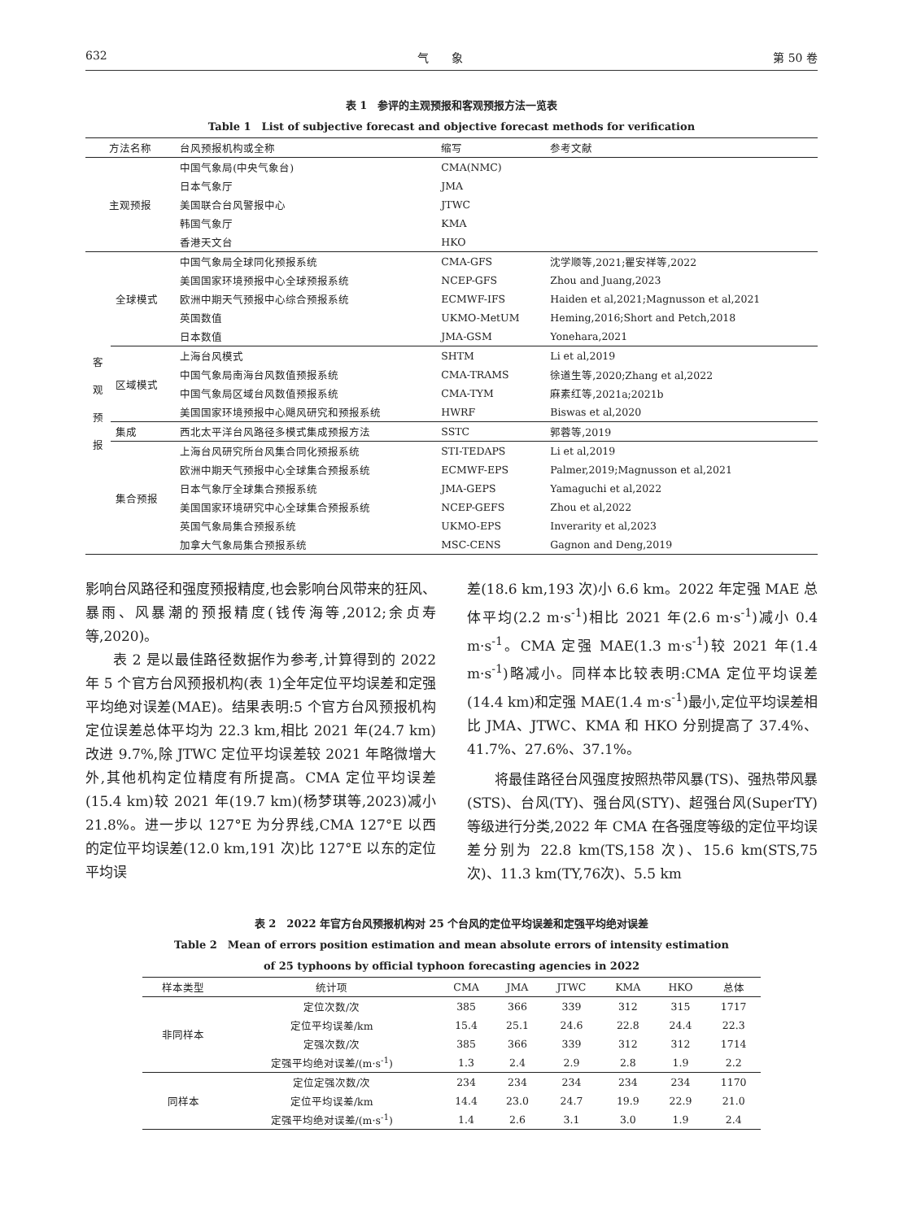632 气　　象 第 50 卷
表 1　参评的主观预报和客观预报方法一览表
Table 1　List of subjective forecast and objective forecast methods for verification
| 方法名称 | | 台风预报机构或全称 | 缩写 | 参考文献 |
| --- | --- | --- | --- | --- |
| 主观预报 | | 中国气象局(中央气象台) | CMA(NMC) | |
| | | 日本气象厅 | JMA | |
| | | 美国联合台风警报中心 | JTWC | |
| | | 韩国气象厅 | KMA | |
| | | 香港天文台 | HKO | |
| 客 观 预 报 | 全球模式 | 中国气象局全球同化预报系统 | CMA-GFS | 沈学顺等,2021;瞿安祥等,2022 |
| | | 美国国家环境预报中心全球预报系统 | NCEP-GFS | Zhou and Juang,2023 |
| | | 欧洲中期天气预报中心综合预报系统 | ECMWF-IFS | Haiden et al,2021;Magnusson et al,2021 |
| | | 英国数值 | UKMO-MetUM | Heming,2016;Short and Petch,2018 |
| | | 日本数值 | JMA-GSM | Yonehara,2021 |
| | 区域模式 | 上海台风模式 | SHTM | Li et al,2019 |
| | | 中国气象局南海台风数值预报系统 | CMA-TRAMS | 徐道生等,2020;Zhang et al,2022 |
| | | 中国气象局区域台风数值预报系统 | CMA-TYM | 麻素红等,2021a;2021b |
| | | 美国国家环境预报中心飓风研究和预报系统 | HWRF | Biswas et al,2020 |
| | 集成 | 西北太平洋台风路径多模式集成预报方法 | SSTC | 郭蓉等,2019 |
| | 集合预报 | 上海台风研究所台风集合同化预报系统 | STI-TEDAPS | Li et al,2019 |
| | | 欧洲中期天气预报中心全球集合预报系统 | ECMWF-EPS | Palmer,2019;Magnusson et al,2021 |
| | | 日本气象厅全球集合预报系统 | JMA-GEPS | Yamaguchi et al,2022 |
| | | 美国国家环境研究中心全球集合预报系统 | NCEP-GEFS | Zhou et al,2022 |
| | | 英国气象局集合预报系统 | UKMO-EPS | Inverarity et al,2023 |
| | | 加拿大气象局集合预报系统 | MSC-CENS | Gagnon and Deng,2019 |
影响台风路径和强度预报精度,也会影响台风带来的狂风、暴雨、风暴潮的预报精度(钱传海等,2012;余贞寿等,2020)。
表 2 是以最佳路径数据作为参考,计算得到的 2022 年 5 个官方台风预报机构(表 1)全年定位平均误差和定强平均绝对误差(MAE)。结果表明:5 个官方台风预报机构定位误差总体平均为 22.3 km,相比 2021 年(24.7 km)改进 9.7%,除 JTWC 定位平均误差较 2021 年略微增大外,其他机构定位精度有所提高。CMA 定位平均误差(15.4 km)较 2021 年(19.7 km)(杨梦琪等,2023)减小 21.8%。进一步以 127°E 为分界线,CMA 127°E 以西的定位平均误差(12.0 km,191 次)比 127°E 以东的定位平均误
差(18.6 km,193 次)小 6.6 km。2022 年定强 MAE 总体平均(2.2 m·s<sup>-1</sup>)相比 2021 年(2.6 m·s<sup>-1</sup>)减小 0.4 m·s<sup>-1</sup>。CMA 定强 MAE(1.3 m·s<sup>-1</sup>)较 2021 年(1.4 m·s<sup>-1</sup>)略减小。同样本比较表明:CMA 定位平均误差(14.4 km)和定强 MAE(1.4 m·s<sup>-1</sup>)最小,定位平均误差相比 JMA、JTWC、KMA 和 HKO 分别提高了 37.4%、41.7%、27.6%、37.1%。
将最佳路径台风强度按照热带风暴(TS)、强热带风暴(STS)、台风(TY)、强台风(STY)、超强台风(SuperTY)等级进行分类,2022 年 CMA 在各强度等级的定位平均误差分别为 22.8 km(TS,158 次)、15.6 km(STS,75 次)、11.3 km(TY,76次)、5.5 km
表 2　2022 年官方台风预报机构对 25 个台风的定位平均误差和定强平均绝对误差
Table 2　Mean of errors position estimation and mean absolute errors of intensity estimation
of 25 typhoons by official typhoon forecasting agencies in 2022
| 样本类型 | 统计项 | CMA | JMA | JTWC | KMA | HKO | 总体 |
| --- | --- | --- | --- | --- | --- | --- | --- |
| 非同样本 | 定位次数/次 | 385 | 366 | 339 | 312 | 315 | 1717 |
| | 定位平均误差/km | 15.4 | 25.1 | 24.6 | 22.8 | 24.4 | 22.3 |
| | 定强次数/次 | 385 | 366 | 339 | 312 | 312 | 1714 |
| | 定强平均绝对误差/(m·s<sup>-1</sup>) | 1.3 | 2.4 | 2.9 | 2.8 | 1.9 | 2.2 |
| 同样本 | 定位定强次数/次 | 234 | 234 | 234 | 234 | 234 | 1170 |
| | 定位平均误差/km | 14.4 | 23.0 | 24.7 | 19.9 | 22.9 | 21.0 |
| | 定强平均绝对误差/(m·s<sup>-1</sup>) | 1.4 | 2.6 | 3.1 | 3.0 | 1.9 | 2.4 |